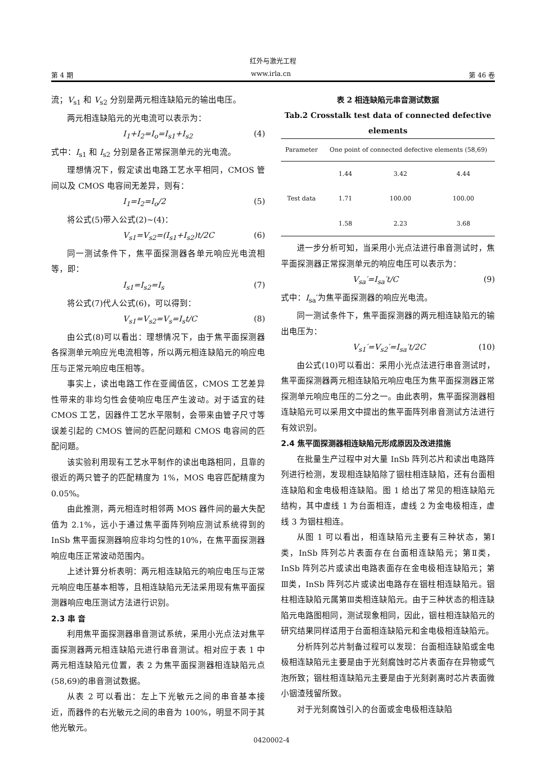红外与激光工程
第 4 期 www.irla.cn 第 46 卷
流；V<sub>s1</sub> 和 V<sub>s2</sub> 分别是两元相连缺陷元的输出电压。
两元相连缺陷元的光电流可以表示为：
I<sub>1</sub>+I<sub>2</sub>=I<sub>o</sub>=I<sub>s1</sub>+I<sub>s2</sub> (4)
式中：I<sub>s1</sub> 和 I<sub>s2</sub> 分别是各正常探测单元的光电流。
理想情况下，假定读出电路工艺水平相同，CMOS 管间以及 CMOS 电容间无差异，则有：
I<sub>1</sub>=I<sub>2</sub>=I<sub>o</sub>/2 (5)
将公式(5)带入公式(2)~(4)：
V<sub>s1</sub>=V<sub>s2</sub>=(I<sub>s1</sub>+I<sub>s2</sub>)t/2C (6)
同一测试条件下，焦平面探测器各单元响应光电流相等，即：
I<sub>s1</sub>=I<sub>s2</sub>=I<sub>s</sub> (7)
将公式(7)代人公式(6)，可以得到：
V<sub>s1</sub>=V<sub>s2</sub>=V<sub>s</sub>=I<sub>s</sub>t/C (8)
由公式(8)可以看出：理想情况下，由于焦平面探测器各探测单元响应光电流相等，所以两元相连缺陷元的响应电压与正常元响应电压相等。
事实上，读出电路工作在亚阈值区，CMOS 工艺差异性带来的非均匀性会使响应电压产生波动。对于适宜的硅 CMOS 工艺，因器件工艺水平限制，会带来由管子尺寸等误差引起的 CMOS 管间的匹配问题和 CMOS 电容间的匹配问题。
该实验利用现有工艺水平制作的读出电路相同，且靠的很近的两只管子的匹配精度为 1%，MOS 电容匹配精度为 0.05%。
由此推测，两元相连时相邻两 MOS 器件间的最大失配值为 2.1%，远小于通过焦平面阵列响应测试系统得到的 InSb 焦平面探测器响应非均匀性的10%，在焦平面探测器响应电压正常波动范围内。
上述计算分析表明：两元相连缺陷元的响应电压与正常元响应电压基本相等，且相连缺陷元无法采用现有焦平面探测器响应电压测试方法进行识别。
2.3 串 音
利用焦平面探测器串音测试系统，采用小光点法对焦平面探测器两元相连缺陷元进行串音测试。相对应于表 1 中两元相连缺陷元位置，表 2 为焦平面探测器相连缺陷元点(58,69)的串音测试数据。
从表 2 可以看出：左上下光敏元之间的串音基本接近，而器件的右光敏元之间的串音为 100%，明显不同于其他光敏元。
表 2 相连缺陷元串音测试数据
Tab.2 Crosstalk test data of connected defective elements
| Parameter | One point of connected defective elements (58,69) | | |
| --- | --- | --- | --- |
| Test data | 1.44 | 3.42 | 4.44 |
| | 1.71 | 100.00 | 100.00 |
| | 1.58 | 2.23 | 3.68 |
进一步分析可知，当采用小光点法进行串音测试时，焦平面探测器正常探测单元的响应电压可以表示为：
V<sub>sa</sub>′=I<sub>sa</sub>′t/C (9)
式中：I<sub>sa</sub>′为焦平面探测器的响应光电流。
同一测试条件下，焦平面探测器的两元相连缺陷元的输出电压为：
V<sub>s1</sub>′=V<sub>s2</sub>′=I<sub>sa</sub>′t/2C (10)
由公式(10)可以看出：采用小光点法进行串音测试时，焦平面探测器两元相连缺陷元响应电压为焦平面探测器正常探测单元响应电压的二分之一。由此表明，焦平面探测器相连缺陷元可以采用文中提出的焦平面阵列串音测试方法进行有效识别。
2.4 焦平面探测器相连缺陷元形成原因及改进措施
在批量生产过程中对大量 InSb 阵列芯片和读出电路阵列进行检测，发现相连缺陷除了铟柱相连缺陷，还有台面相连缺陷和金电极相连缺陷。图 1 给出了常见的相连缺陷元结构，其中虚线 1 为台面相连，虚线 2 为金电极相连，虚线 3 为铟柱相连。
从图 1 可以看出，相连缺陷元主要有三种状态，第Ⅰ类，InSb 阵列芯片表面存在台面相连缺陷元；第Ⅱ类，InSb 阵列芯片或读出电路表面存在金电极相连缺陷元；第Ⅲ类，InSb 阵列芯片或读出电路存在铟柱相连缺陷元。铟柱相连缺陷元属第Ⅲ类相连缺陷元。由于三种状态的相连缺陷元电路图相同，测试现象相同，因此，铟柱相连缺陷元的研究结果同样适用于台面相连缺陷元和金电极相连缺陷元。
分析阵列芯片制备过程可以发现：台面相连缺陷或金电极相连缺陷元主要是由于光刻腐蚀时芯片表面存在异物或气泡所致；铟柱相连缺陷元主要是由于光刻剥离时芯片表面微小铟渣残留所致。
对于光刻腐蚀引入的台面或金电极相连缺陷
0420002-4